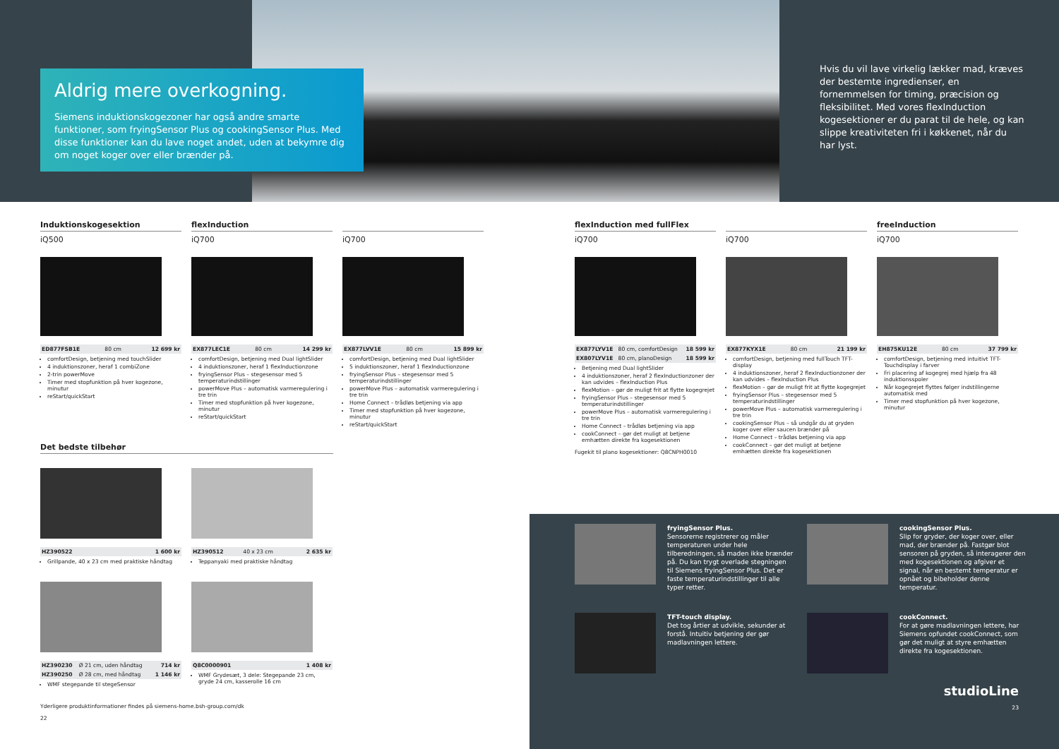Aldrig mere overkogning.
Siemens induktionskogezoner har også andre smarte funktioner, som fryingSensor Plus og cookingSensor Plus. Med disse funktioner kan du lave noget andet, uden at bekymre dig om noget koger over eller brænder på.
Hvis du vil lave virkelig lækker mad, kræves der bestemte ingredienser, en fornemmelsen for timing, præcision og fleksibilitet. Med vores flexInduction kogesektioner er du parat til de hele, og kan slippe kreativiteten fri i køkkenet, når du har lyst.
Induktionskogesektion
iQ500
| ED877FSB1E | 80 cm | 12 699 kr |
comfortDesign, betjening med touchSlider
4 induktionszoner, heraf 1 combiZone
2-trin powerMove
Timer med stopfunktion på hver kogezone, minutur
reStart/quickStart
flexInduction
iQ700
| EX877LEC1E | 80 cm | 14 299 kr |
comfortDesign, betjening med Dual lightSlider
4 induktionszoner, heraf 1 flexInductionzone
fryingSensor Plus – stegesensor med 5 temperaturindstillinger
powerMove Plus – automatisk varmeregulering i tre trin
Timer med stopfunktion på hver kogezone, minutur
reStart/quickStart
iQ700
| EX877LVV1E | 80 cm | 15 899 kr |
comfortDesign, betjening med Dual lightSlider
5 induktionszoner, heraf 1 flexInductionzone
fryingSensor Plus – stegesensor med 5 temperaturindstillinger
powerMove Plus – automatisk varmeregulering i tre trin
Home Connect – trådløs betjening via app
Timer med stopfunktion på hver kogezone, minutur
reStart/quickStart
flexInduction med fullFlex
iQ700
| EX877LYV1E | 80 cm, comfortDesign | 18 599 kr |
| EX807LYV1E | 80 cm, planoDesign | 18 599 kr |
Betjening med Dual lightSlider
4 induktionszoner, heraf 2 flexInductionzoner der kan udvides – flexInduction Plus
flexMotion – gør de muligt frit at flytte kogegrejet
fryingSensor Plus – stegesensor med 5 temperaturindstillinger
powerMove Plus – automatisk varmeregulering i tre trin
Home Connect – trådløs betjening via app
cookConnect – gør det muligt at betjene emhætten direkte fra kogesektionen
Fugekit til plano kogesektioner: Q8CNPH0010
iQ700
| EX877KYX1E | 80 cm | 21 199 kr |
comfortDesign, betjening med fullTouch TFT-display
4 induktionszoner, heraf 2 flexInductionzoner der kan udvides – flexInduction Plus
flexMotion – gør de muligt frit at flytte kogegrejet
fryingSensor Plus – stegesensor med 5 temperaturindstillinger
powerMove Plus – automatisk varmeregulering i tre trin
cookingSensor Plus – så undgår du at gryden koger over eller saucen brænder på
Home Connect – trådløs betjening via app
cookConnect – gør det muligt at betjene emhætten direkte fra kogesektionen
freeInduction
iQ700
| EH875KU12E | 80 cm | 37 799 kr |
comfortDesign, betjening med intuitivt TFT-Touchdisplay i farver
Fri placering af kogegrej med hjælp fra 48 induktionsspoler
Når kogegrejet flyttes følger indstillingerne automatisk med
Timer med stopfunktion på hver kogezone, minutur
Det bedste tilbehør
| HZ390522 | 1 600 kr |
Grillpande, 40 x 23 cm med praktiske håndtag
| HZ390512 | 40 x 23 cm | 2 635 kr |
Teppanyaki med praktiske håndtag
| HZ390230 | Ø 21 cm, uden håndtag | 714 kr |
| HZ390250 | Ø 28 cm, med håndtag | 1 146 kr |
WMF stegepande til stegeSensor
| Q8C0000901 | 1 408 kr |
WMF Grydesæt, 3 dele: Stegepande 23 cm, gryde 24 cm, kasserolle 16 cm
Yderligere produktinformationer findes på siemens-home.bsh-group.com/dk
22
fryingSensor Plus.
Sensorerne registrerer og måler temperaturen under hele tilberedningen, så maden ikke brænder på. Du kan trygt overlade stegningen til Siemens fryingSensor Plus. Det er faste tempe­raturindstillinger til alle typer retter.
cookingSensor Plus.
Slip for gryder, der koger over, eller mad, der brænder på. Fastgør blot sensoren på gryden, så interagerer den med kogesektionen og afgiver et signal, når en bestemt temperatur er opnået og bibeholder denne temperatur.
TFT-touch display.
Det tog årtier at udvikle, sekunder at forstå. Intuitiv betjening der gør madlavningen lettere.
cookConnect.
For at gøre madlavningen lettere, har Siemens opfundet cookConnect, som gør det muligt at styre emhætten direkte fra kogesektionen.
studioLine
23